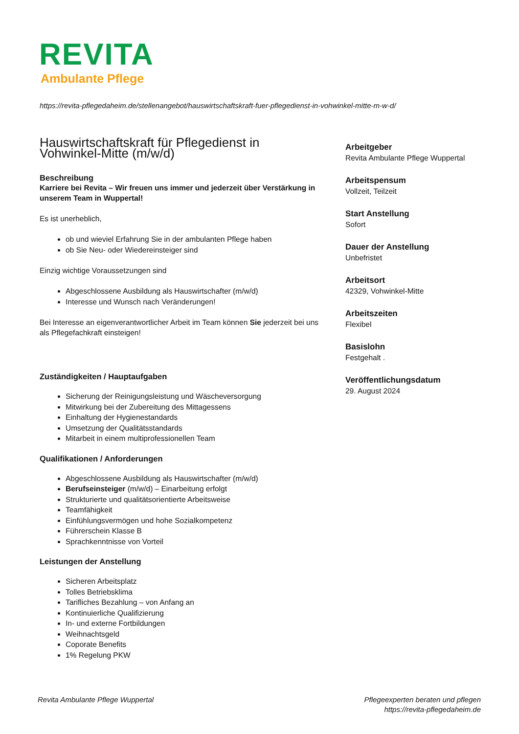REVITA
Ambulante Pflege
https://revita-pflegedaheim.de/stellenangebot/hauswirtschaftskraft-fuer-pflegedienst-in-vohwinkel-mitte-m-w-d/
Hauswirtschaftskraft für Pflegedienst in Vohwinkel-Mitte (m/w/d)
Beschreibung
Karriere bei Revita – Wir freuen uns immer und jederzeit über Verstärkung in unserem Team in Wuppertal!
Es ist unerheblich,
ob und wieviel Erfahrung Sie in der ambulanten Pflege haben
ob Sie Neu- oder Wiedereinsteiger sind
Einzig wichtige Voraussetzungen sind
Abgeschlossene Ausbildung als Hauswirtschafter (m/w/d)
Interesse und Wunsch nach Veränderungen!
Bei Interesse an eigenverantwortlicher Arbeit im Team können Sie jederzeit bei uns als Pflegefachkraft einsteigen!
Zuständigkeiten / Hauptaufgaben
Sicherung der Reinigungsleistung und Wäscheversorgung
Mitwirkung bei der Zubereitung des Mittagessens
Einhaltung der Hygienestandards
Umsetzung der Qualitätsstandards
Mitarbeit in einem multiprofessionellen Team
Qualifikationen / Anforderungen
Abgeschlossene Ausbildung als Hauswirtschafter (m/w/d)
Berufseinsteiger (m/w/d) – Einarbeitung erfolgt
Strukturierte und qualitätsorientierte Arbeitsweise
Teamfähigkeit
Einfühlungsvermögen und hohe Sozialkompetenz
Führerschein Klasse B
Sprachkenntnisse von Vorteil
Leistungen der Anstellung
Sicheren Arbeitsplatz
Tolles Betriebsklima
Tarifliches Bezahlung – von Anfang an
Kontinuierliche Qualifizierung
In- und externe Fortbildungen
Weihnachtsgeld
Coporate Benefits
1% Regelung PKW
Arbeitgeber
Revita Ambulante Pflege Wuppertal
Arbeitspensum
Vollzeit, Teilzeit
Start Anstellung
Sofort
Dauer der Anstellung
Unbefristet
Arbeitsort
42329, Vohwinkel-Mitte
Arbeitszeiten
Flexibel
Basislohn
Festgehalt .
Veröffentlichungsdatum
29. August 2024
Revita Ambulante Pflege Wuppertal
Pflegeexperten beraten und pflegen
https://revita-pflegedaheim.de